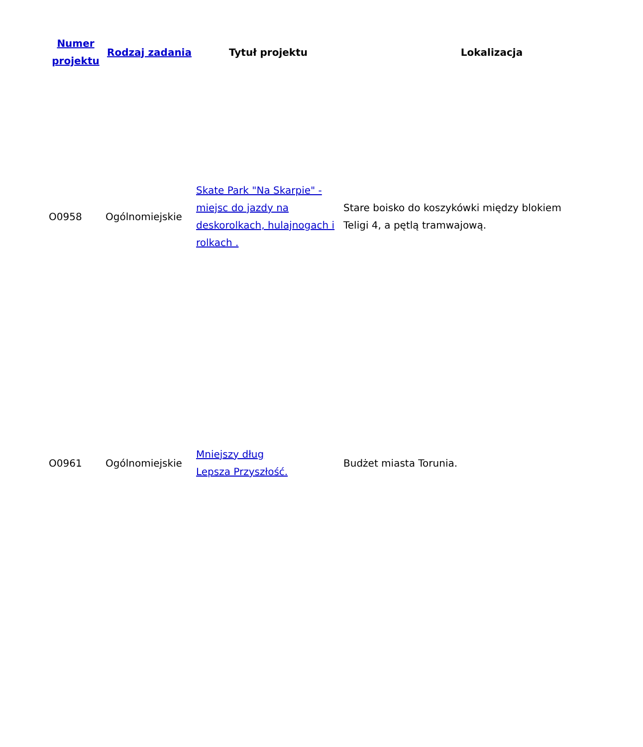| Numer projektu | Rodzaj zadania | Tytuł projektu | Lokalizacja |
| --- | --- | --- | --- |
| O0958 | Ogólnomiejskie | Skate Park "Na Skarpie" - miejsc do jazdy na deskorolkach, hulajnogach i rolkach . | Stare boisko do koszykówki między blokiem Teligi 4, a pętlą tramwajową. |
| O0961 | Ogólnomiejskie | Mniejszy dług Lepsza Przyszłość. | Budżet miasta Torunia. |